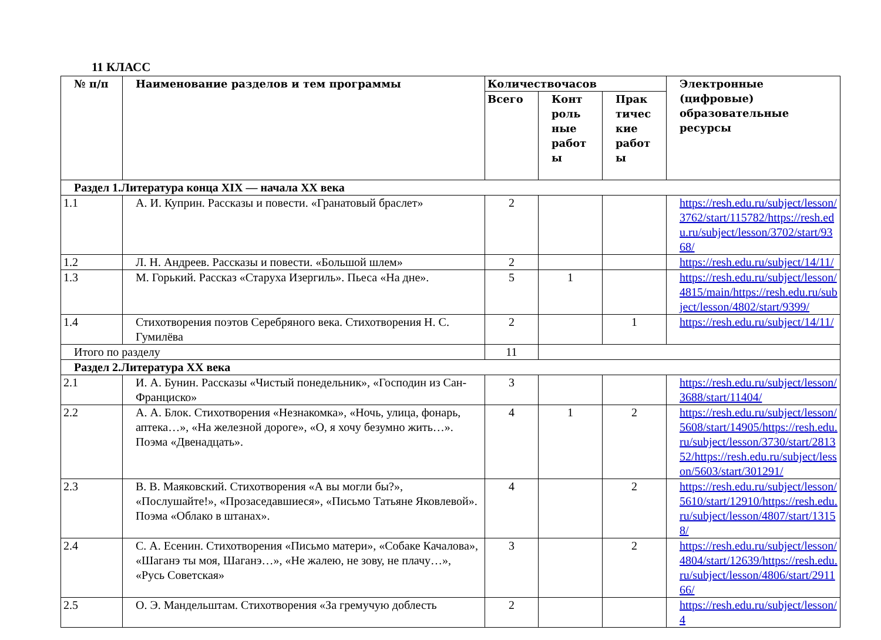11 КЛАСС
| № п/п | Наименование разделов и тем программы | Количествочасов | | | Электронные (цифровые) образовательные ресурсы |
| --- | --- | --- | --- | --- | --- |
| | | Всего | Конт роль ные работ ы | Прак тичес кие работ ы | |
| Раздел 1.Литература конца XIX — начала XX века | | | | | |
| 1.1 | А. И. Куприн. Рассказы и повести. «Гранатовый браслет» | 2 | | | https://resh.edu.ru/subject/lesson/3762/start/115782/https://resh.edu.ru/subject/lesson/3702/start/9368/ |
| 1.2 | Л. Н. Андреев. Рассказы и повести. «Большой шлем» | 2 | | | https://resh.edu.ru/subject/14/11/ |
| 1.3 | М. Горький. Рассказ «Старуха Изергиль». Пьеса «На дне». | 5 | 1 | | https://resh.edu.ru/subject/lesson/4815/main/https://resh.edu.ru/subject/lesson/4802/start/9399/ |
| 1.4 | Стихотворения поэтов Серебряного века. Стихотворения Н. С. Гумилёва | 2 | | 1 | https://resh.edu.ru/subject/14/11/ |
| Итого по разделу | | 11 | | | |
| Раздел 2.Литература XX века | | | | | |
| 2.1 | И. А. Бунин. Рассказы «Чистый понедельник», «Господин из Сан-Франциско» | 3 | | | https://resh.edu.ru/subject/lesson/3688/start/11404/ |
| 2.2 | А. А. Блок. Стихотворения «Незнакомка», «Ночь, улица, фонарь, аптека…», «На железной дороге», «О, я хочу безумно жить…». Поэма «Двенадцать». | 4 | 1 | 2 | https://resh.edu.ru/subject/lesson/5608/start/14905/https://resh.edu.ru/subject/lesson/3730/start/281352/https://resh.edu.ru/subject/lesson/5603/start/301291/ |
| 2.3 | В. В. Маяковский. Стихотворения «А вы могли бы?», «Послушайте!», «Прозаседавшиеся», «Письмо Татьяне Яковлевой». Поэма «Облако в штанах». | 4 | | 2 | https://resh.edu.ru/subject/lesson/5610/start/12910/https://resh.edu.ru/subject/lesson/4807/start/13158/ |
| 2.4 | С. А. Есенин. Стихотворения «Письмо матери», «Собаке Качалова», «Шаганэ ты моя, Шаганэ…», «Не жалею, не зову, не плачу…», «Русь Советская» | 3 | | 2 | https://resh.edu.ru/subject/lesson/4804/start/12639/https://resh.edu.ru/subject/lesson/4806/start/291166/ |
| 2.5 | О. Э. Мандельштам. Стихотворения «За гремучую доблесть | 2 | | | https://resh.edu.ru/subject/lesson/4 |